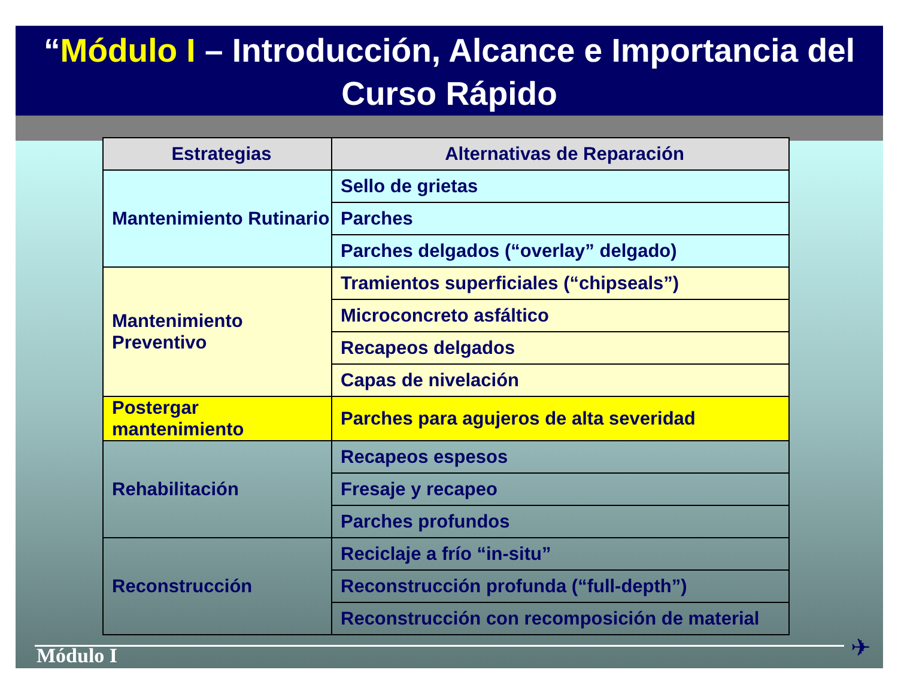“Módulo I – Introducción, Alcance e Importancia del Curso Rápido
| Estrategias | Alternativas de Reparación |
| --- | --- |
| Mantenimiento Rutinario | Sello de grietas |
| | Parches |
| | Parches delgados (“overlay” delgado) |
| Mantenimiento Preventivo | Tramientos superficiales (“chipseals”) |
| | Microconcreto asfáltico |
| | Recapeos delgados |
| | Capas de nivelación |
| Postergar mantenimiento | Parches para agujeros de alta severidad |
| Rehabilitación | Recapeos espesos |
| | Fresaje y recapeo |
| | Parches profundos |
| Reconstrucción | Reciclaje a frío “in-situ” |
| | Reconstrucción profunda (“full-depth”) |
| | Reconstrucción con recomposición de material |
Módulo I ✈